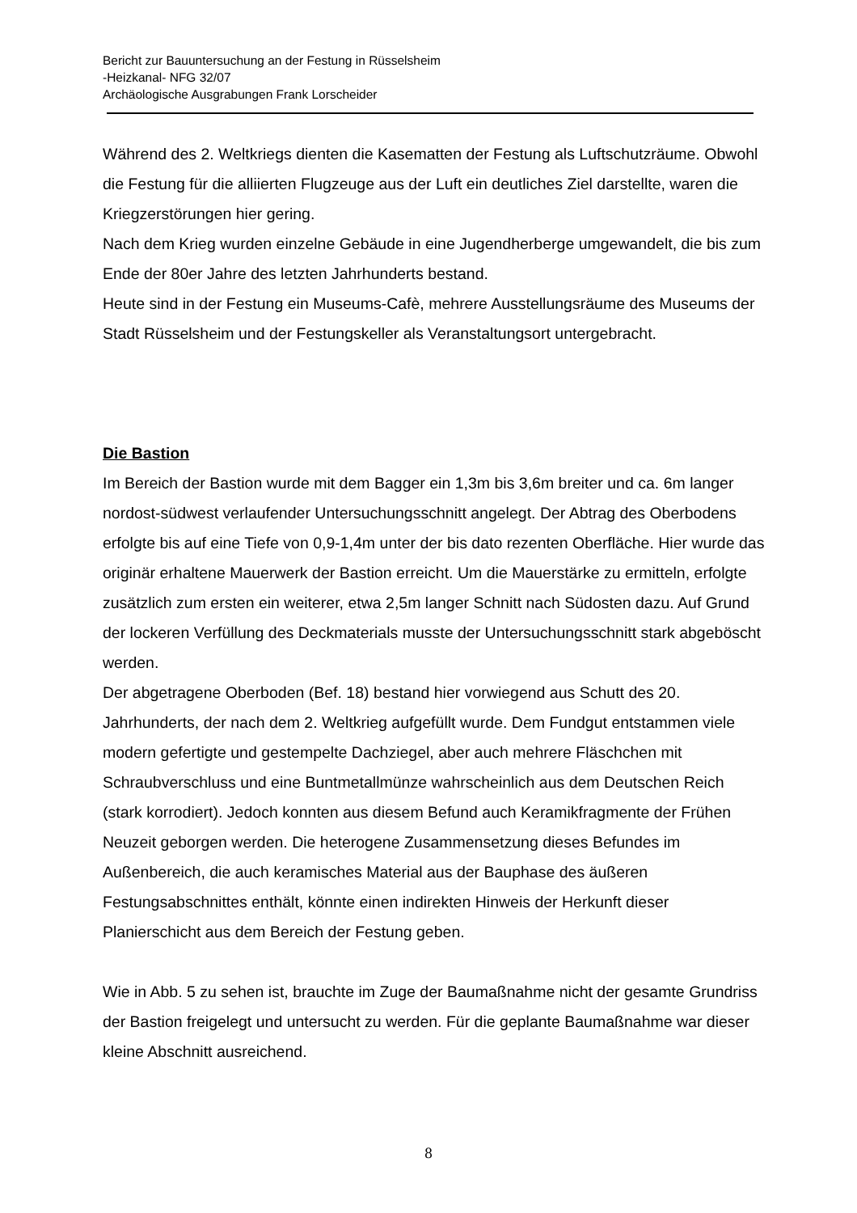Bericht zur Bauuntersuchung an der Festung in Rüsselsheim
-Heizkanal- NFG 32/07
Archäologische Ausgrabungen Frank Lorscheider
Während des 2. Weltkriegs dienten die Kasematten der Festung als Luftschutzräume. Obwohl die Festung für die alliierten Flugzeuge aus der Luft ein deutliches Ziel darstellte, waren die Kriegzerstörungen hier gering.
Nach dem Krieg wurden einzelne Gebäude in eine Jugendherberge umgewandelt, die bis zum Ende der 80er Jahre des letzten Jahrhunderts bestand.
Heute sind in der Festung ein Museums-Cafè, mehrere Ausstellungsräume des Museums der Stadt Rüsselsheim und der Festungskeller als Veranstaltungsort untergebracht.
Die Bastion
Im Bereich der Bastion wurde mit dem Bagger ein 1,3m bis 3,6m breiter und ca. 6m langer nordost-südwest verlaufender Untersuchungsschnitt angelegt. Der Abtrag des Oberbodens erfolgte bis auf eine Tiefe von 0,9-1,4m unter der bis dato rezenten Oberfläche. Hier wurde das originär erhaltene Mauerwerk der Bastion erreicht. Um die Mauerstärke zu ermitteln, erfolgte zusätzlich zum ersten ein weiterer, etwa 2,5m langer Schnitt nach Südosten dazu. Auf Grund der lockeren Verfüllung des Deckmaterials musste der Untersuchungsschnitt stark abgeböscht werden.
Der abgetragene Oberboden (Bef. 18) bestand hier vorwiegend aus Schutt des 20. Jahrhunderts, der nach dem 2. Weltkrieg aufgefüllt wurde. Dem Fundgut entstammen viele modern gefertigte und gestempelte Dachziegel, aber auch mehrere Fläschchen mit Schraubverschluss und eine Buntmetallmünze wahrscheinlich aus dem Deutschen Reich (stark korrodiert). Jedoch konnten aus diesem Befund auch Keramikfragmente der Frühen Neuzeit geborgen werden. Die heterogene Zusammensetzung dieses Befundes im Außenbereich, die auch keramisches Material aus der Bauphase des äußeren Festungsabschnittes enthält, könnte einen indirekten Hinweis der Herkunft dieser Planierschicht aus dem Bereich der Festung geben.
Wie in Abb. 5 zu sehen ist, brauchte im Zuge der Baumaßnahme nicht der gesamte Grundriss der Bastion freigelegt und untersucht zu werden. Für die geplante Baumaßnahme war dieser kleine Abschnitt ausreichend.
8